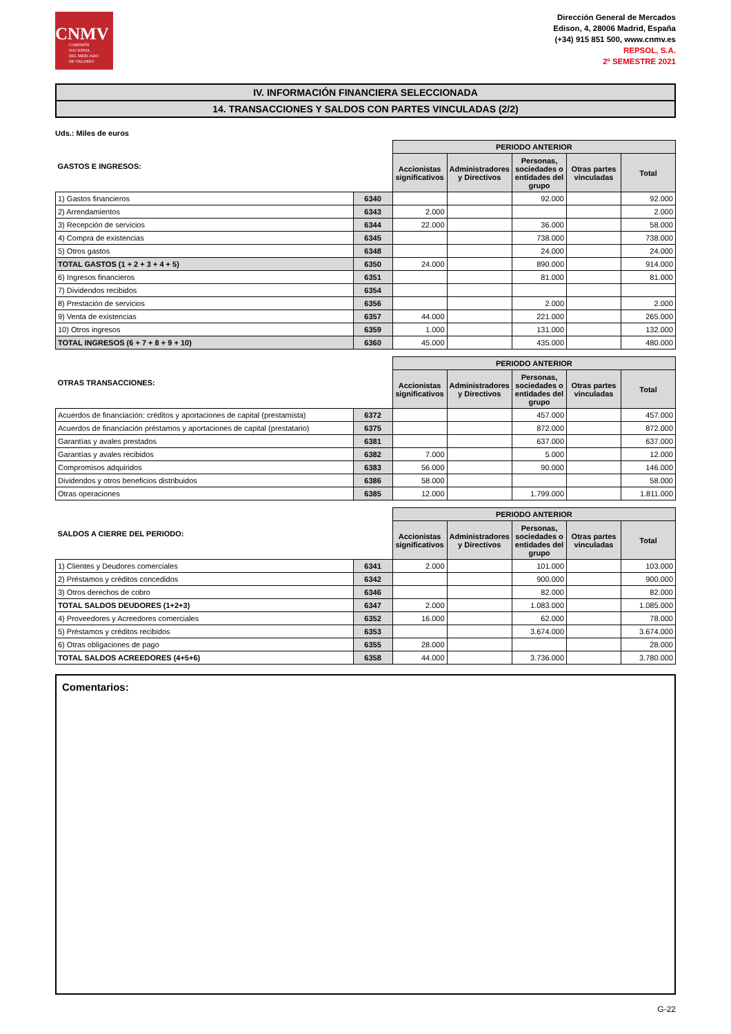CNMV
COMISIÓN
NACIONAL
DEL MERCADO
DE VALORES
Dirección General de Mercados
Edison, 4, 28006 Madrid, España
(+34) 915 851 500, www.cnmv.es
REPSOL, S.A.
2º SEMESTRE 2021
IV. INFORMACIÓN FINANCIERA SELECCIONADA
14. TRANSACCIONES Y SALDOS CON PARTES VINCULADAS (2/2)
Uds.: Miles de euros
| GASTOS E INGRESOS: | | PERIODO ANTERIOR | | | | |
| --- | --- | --- | --- | --- | --- | --- |
| | | Accionistas significativos | Administradores y Directivos | Personas, sociedades o entidades del grupo | Otras partes vinculadas | Total |
| 1) Gastos financieros | 6340 | | | 92.000 | | 92.000 |
| 2) Arrendamientos | 6343 | 2.000 | | | | 2.000 |
| 3) Recepción de servicios | 6344 | 22.000 | | 36.000 | | 58.000 |
| 4) Compra de existencias | 6345 | | | 738.000 | | 738.000 |
| 5) Otros gastos | 6348 | | | 24.000 | | 24.000 |
| TOTAL GASTOS (1 + 2 + 3 + 4 + 5) | 6350 | 24.000 | | 890.000 | | 914.000 |
| 6) Ingresos financieros | 6351 | | | 81.000 | | 81.000 |
| 7) Dividendos recibidos | 6354 | | | | | |
| 8) Prestación de servicios | 6356 | | | 2.000 | | 2.000 |
| 9) Venta de existencias | 6357 | 44.000 | | 221.000 | | 265.000 |
| 10) Otros ingresos | 6359 | 1.000 | | 131.000 | | 132.000 |
| TOTAL INGRESOS (6 + 7 + 8 + 9 + 10) | 6360 | 45.000 | | 435.000 | | 480.000 |
| OTRAS TRANSACCIONES: | | PERIODO ANTERIOR | | | | |
| --- | --- | --- | --- | --- | --- | --- |
| | | Accionistas significativos | Administradores y Directivos | Personas, sociedades o entidades del grupo | Otras partes vinculadas | Total |
| Acuerdos de financiación: créditos y aportaciones de capital (prestamista) | 6372 | | | 457.000 | | 457.000 |
| Acuerdos de financiación préstamos y aportaciones de capital (prestatario) | 6375 | | | 872.000 | | 872.000 |
| Garantías y avales prestados | 6381 | | | 637.000 | | 637.000 |
| Garantías y avales recibidos | 6382 | 7.000 | | 5.000 | | 12.000 |
| Compromisos adquiridos | 6383 | 56.000 | | 90.000 | | 146.000 |
| Dividendos y otros beneficios distribuidos | 6386 | 58.000 | | | | 58.000 |
| Otras operaciones | 6385 | 12.000 | | 1.799.000 | | 1.811.000 |
| SALDOS A CIERRE DEL PERIODO: | | PERIODO ANTERIOR | | | | |
| --- | --- | --- | --- | --- | --- | --- |
| | | Accionistas significativos | Administradores y Directivos | Personas, sociedades o entidades del grupo | Otras partes vinculadas | Total |
| 1) Clientes y Deudores comerciales | 6341 | 2.000 | | 101.000 | | 103.000 |
| 2) Préstamos y créditos concedidos | 6342 | | | 900.000 | | 900.000 |
| 3) Otros derechos de cobro | 6346 | | | 82.000 | | 82.000 |
| TOTAL SALDOS DEUDORES (1+2+3) | 6347 | 2.000 | | 1.083.000 | | 1.085.000 |
| 4) Proveedores y Acreedores comerciales | 6352 | 16.000 | | 62.000 | | 78.000 |
| 5) Préstamos y créditos recibidos | 6353 | | | 3.674.000 | | 3.674.000 |
| 6) Otras obligaciones de pago | 6355 | 28.000 | | | | 28.000 |
| TOTAL SALDOS ACREEDORES (4+5+6) | 6358 | 44.000 | | 3.736.000 | | 3.780.000 |
Comentarios:
G-22